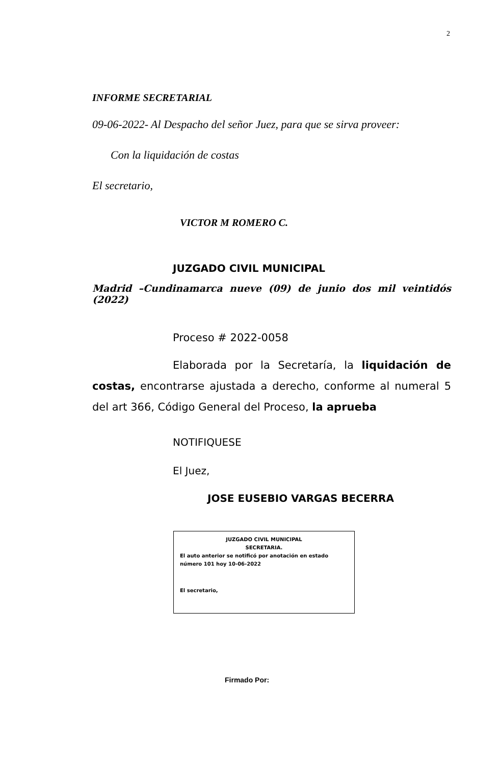2
INFORME SECRETARIAL
09-06-2022- Al Despacho del señor Juez, para que se sirva proveer:
Con la liquidación de costas
El secretario,
VICTOR M ROMERO C.
JUZGADO CIVIL MUNICIPAL
Madrid –Cundinamarca nueve (09) de junio dos mil veintidós (2022)
Proceso # 2022-0058
Elaborada por la Secretaría, la liquidación de costas, encontrarse ajustada a derecho, conforme al numeral 5 del art 366, Código General del Proceso, la aprueba
NOTIFIQUESE
El Juez,
JOSE EUSEBIO VARGAS BECERRA
JUZGADO CIVIL MUNICIPAL
SECRETARIA.
El auto anterior se notificó por anotación en estado número 101 hoy 10-06-2022
El secretario,
Firmado Por: